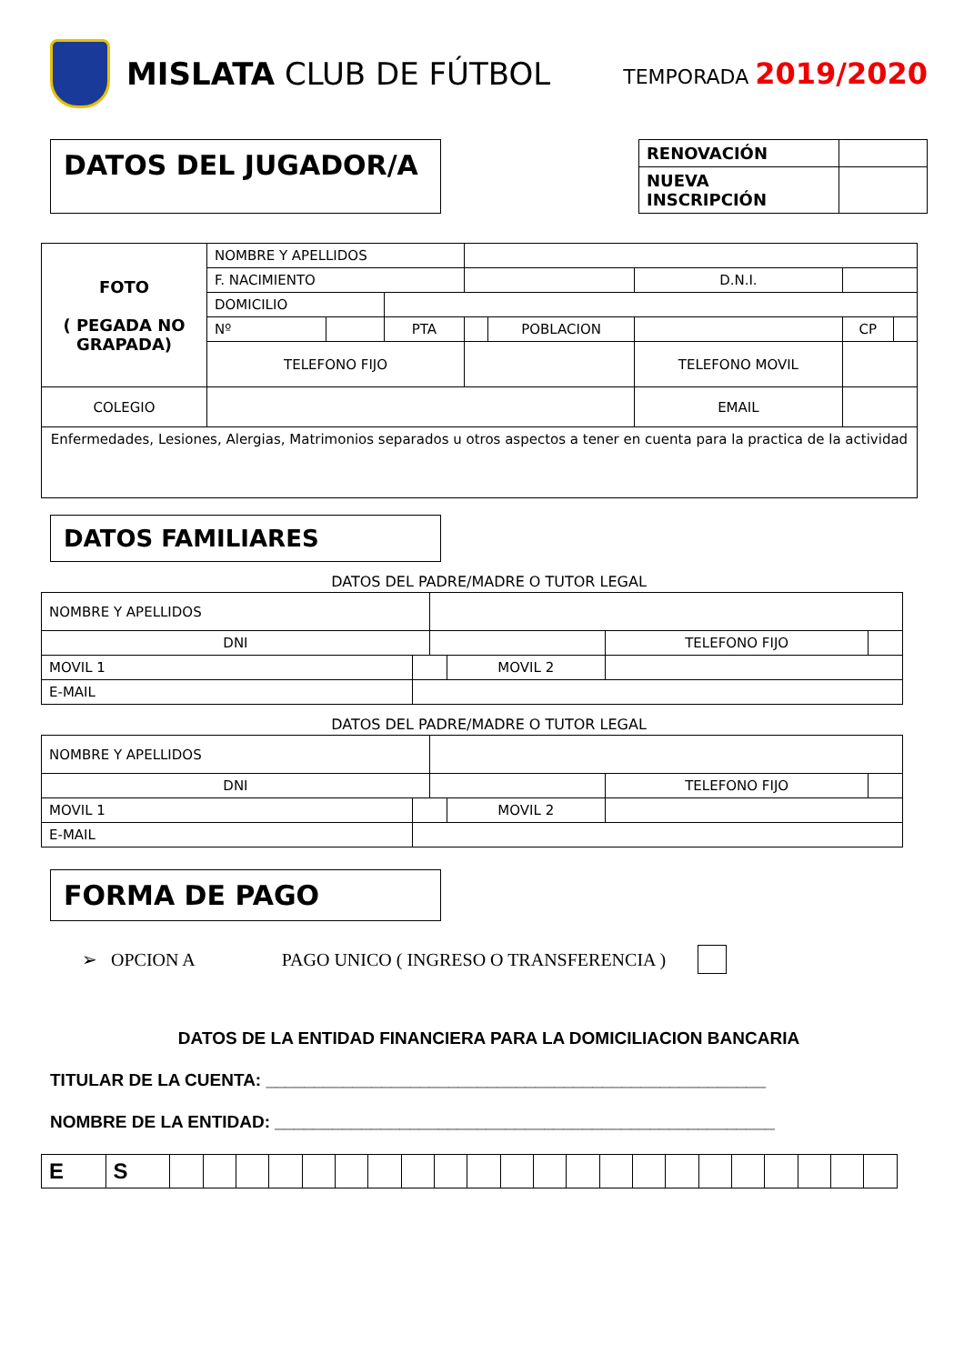MISLATA CLUB DE FÚTBOL
TEMPORADA 2019/2020
DATOS DEL JUGADOR/A
| RENOVACIÓN | |
| NUEVA INSCRIPCIÓN | |
| FOTO ( PEGADA NO GRAPADA) | NOMBRE Y APELLIDOS | | | | | | | | |
| | F. NACIMIENTO | | | | | D.N.I. | | | |
| | DOMICILIO | | | | | | | | |
| | Nº | | PTA | | POBLACION | | | CP | |
| | TELEFONO FIJO | | | | | TELEFONO MOVIL | | | |
| COLEGIO | | | | | | EMAIL | | | |
| Enfermedades, Lesiones, Alergias, Matrimonios separados u otros aspectos a tener en cuenta para la practica de la actividad | | | | | | | | | |
DATOS FAMILIARES
DATOS DEL PADRE/MADRE O TUTOR LEGAL
| NOMBRE Y APELLIDOS | | | | | |
| DNI | | | | TELEFONO FIJO | |
| MOVIL 1 | | | MOVIL 2 | | |
| E-MAIL | | | | | |
DATOS DEL PADRE/MADRE O TUTOR LEGAL
| NOMBRE Y APELLIDOS | | | | | |
| DNI | | | | TELEFONO FIJO | |
| MOVIL 1 | | | MOVIL 2 | | |
| E-MAIL | | | | | |
FORMA DE PAGO
➢ OPCION A PAGO UNICO ( INGRESO O TRANSFERENCIA )
DATOS DE LA ENTIDAD FINANCIERA PARA LA DOMICILIACION BANCARIA
TITULAR DE LA CUENTA: ____________________________________________________
NOMBRE DE LA ENTIDAD: ____________________________________________________
| E | S | | | | | | | | | | | | | | | | | | | | | | |